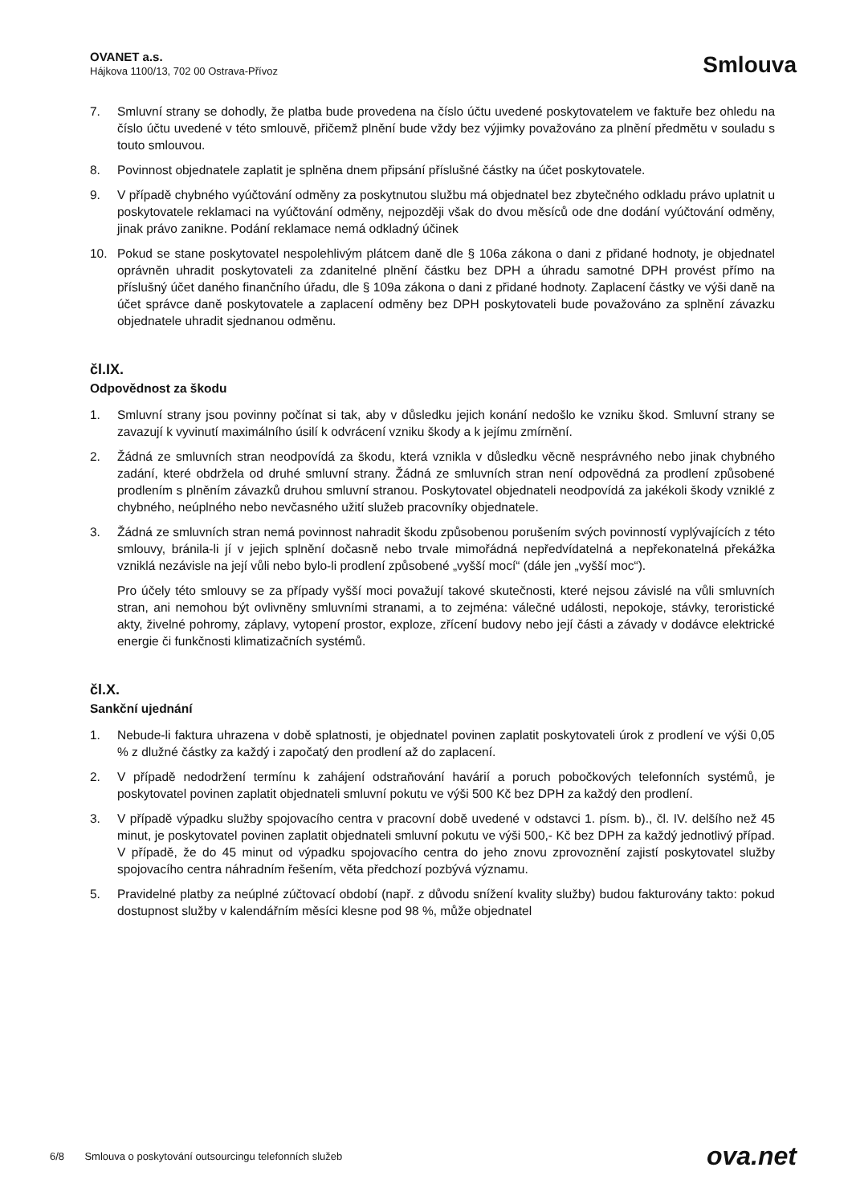OVANET a.s.
Hájkova 1100/13, 702 00 Ostrava-Přívoz
Smlouva
7. Smluvní strany se dohodly, že platba bude provedena na číslo účtu uvedené poskytovatelem ve faktuře bez ohledu na číslo účtu uvedené v této smlouvě, přičemž plnění bude vždy bez výjimky považováno za plnění předmětu v souladu s touto smlouvou.
8. Povinnost objednatele zaplatit je splněna dnem připsání příslušné částky na účet poskytovatele.
9. V případě chybného vyúčtování odměny za poskytnutou službu má objednatel bez zbytečného odkladu právo uplatnit u poskytovatele reklamaci na vyúčtování odměny, nejpozději však do dvou měsíců ode dne dodání vyúčtování odměny, jinak právo zanikne. Podání reklamace nemá odkladný účinek
10. Pokud se stane poskytovatel nespolehlivým plátcem daně dle § 106a zákona o dani z přidané hodnoty, je objednatel oprávněn uhradit poskytovateli za zdanitelné plnění částku bez DPH a úhradu samotné DPH provést přímo na příslušný účet daného finančního úřadu, dle § 109a zákona o dani z přidané hodnoty. Zaplacení částky ve výši daně na účet správce daně poskytovatele a zaplacení odměny bez DPH poskytovateli bude považováno za splnění závazku objednatele uhradit sjednanou odměnu.
čl.IX.
Odpovědnost za škodu
1. Smluvní strany jsou povinny počínat si tak, aby v důsledku jejich konání nedošlo ke vzniku škod. Smluvní strany se zavazují k vyvinutí maximálního úsilí k odvrácení vzniku škody a k jejímu zmírnění.
2. Žádná ze smluvních stran neodpovídá za škodu, která vznikla v důsledku věcně nesprávného nebo jinak chybného zadání, které obdržela od druhé smluvní strany. Žádná ze smluvních stran není odpovědná za prodlení způsobené prodlením s plněním závazků druhou smluvní stranou. Poskytovatel objednateli neodpovídá za jakékoli škody vzniklé z chybného, neúplného nebo nevčasného užití služeb pracovníky objednatele.
3. Žádná ze smluvních stran nemá povinnost nahradit škodu způsobenou porušením svých povinností vyplývajících z této smlouvy, bránila-li jí v jejich splnění dočasně nebo trvale mimořádná nepředvídatelná a nepřekonatelná překážka vzniklá nezávisle na její vůli nebo bylo-li prodlení způsobené „vyšší mocí“ (dále jen „vyšší moc“).
Pro účely této smlouvy se za případy vyšší moci považují takové skutečnosti, které nejsou závislé na vůli smluvních stran, ani nemohou být ovlivněny smluvními stranami, a to zejména: válečné události, nepokoje, stávky, teroristické akty, živelné pohromy, záplavy, vytopení prostor, exploze, zřícení budovy nebo její části a závady v dodávce elektrické energie či funkčnosti klimatizačních systémů.
čl.X.
Sankční ujednání
1. Nebude-li faktura uhrazena v době splatnosti, je objednatel povinen zaplatit poskytovateli úrok z prodlení ve výši 0,05 % z dlužné částky za každý i započatý den prodlení až do zaplacení.
2. V případě nedodržení termínu k zahájení odstraňování havárií a poruch pobočkových telefonních systémů, je poskytovatel povinen zaplatit objednateli smluvní pokutu ve výši 500 Kč bez DPH za každý den prodlení.
3. V případě výpadku služby spojovacího centra v pracovní době uvedené v odstavci 1. písm. b)., čl. IV. delšího než 45 minut, je poskytovatel povinen zaplatit objednateli smluvní pokutu ve výši 500,- Kč bez DPH za každý jednotlivý případ. V případě, že do 45 minut od výpadku spojovacího centra do jeho znovu zprovoznění zajistí poskytovatel služby spojovacího centra náhradním řešením, věta předchozí pozbývá významu.
5. Pravidelné platby za neúplné zúčtovací období (např. z důvodu snížení kvality služby) budou fakturovány takto: pokud dostupnost služby v kalendářním měsíci klesne pod 98 %, může objednatel
6/8 Smlouva o poskytování outsourcingu telefonních služeb
ova.net